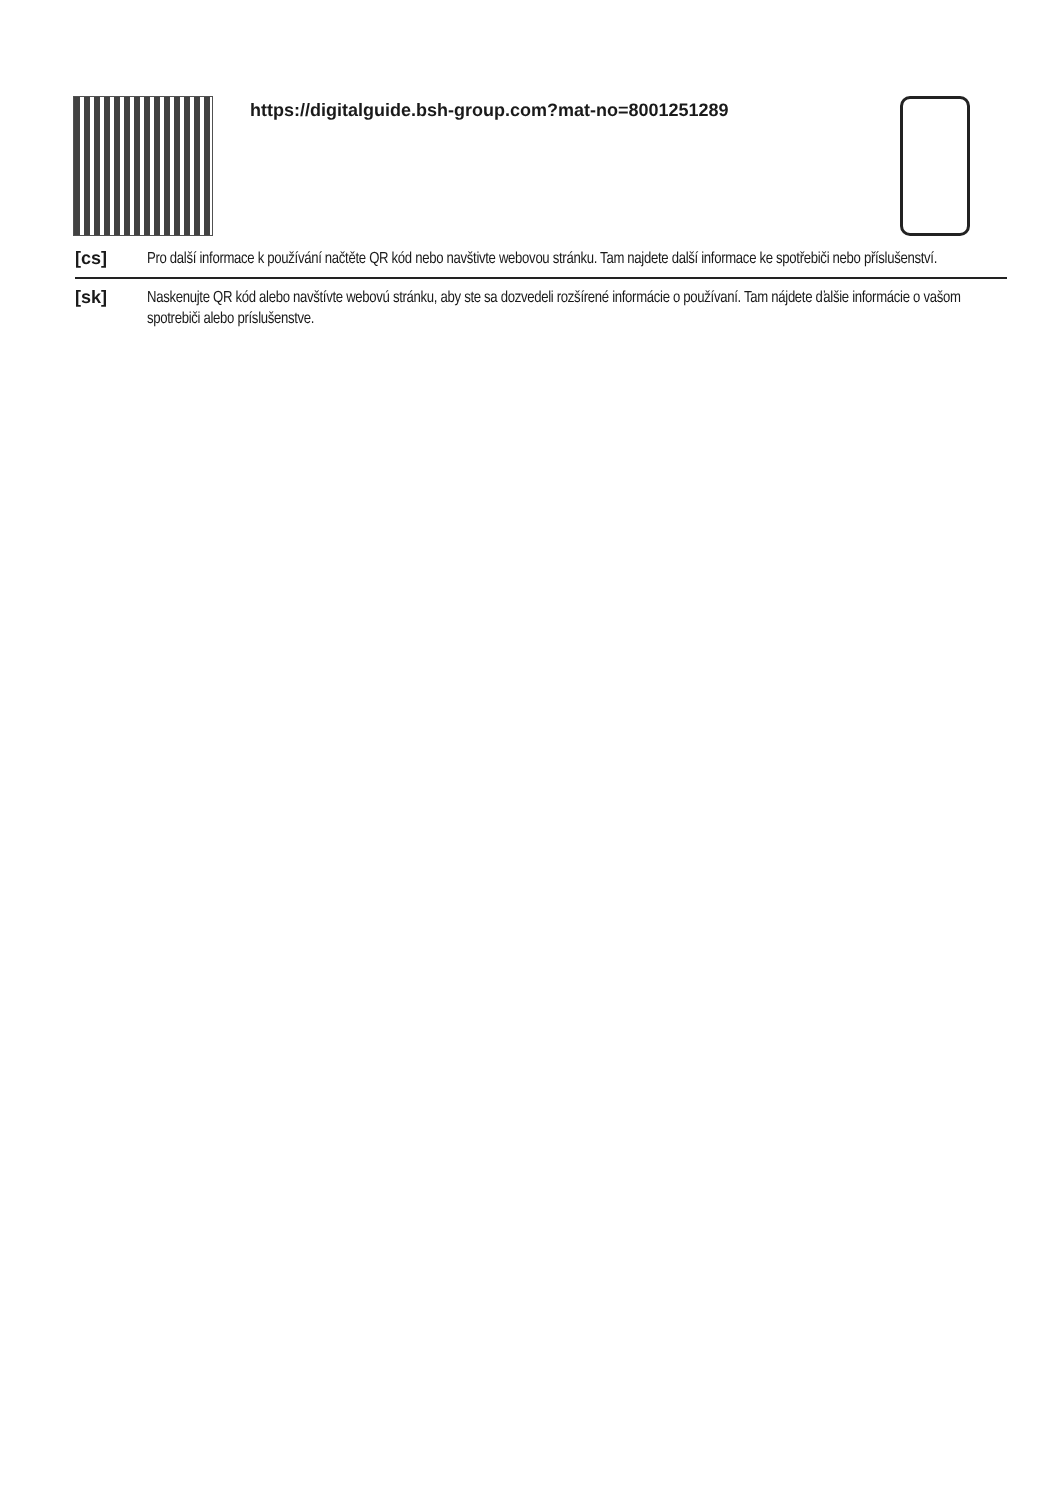https://digitalguide.bsh-group.com?mat-no=8001251289
[cs]
Pro další informace k používání načtěte QR kód nebo navštivte webovou stránku. Tam najdete další informace ke spotřebiči nebo příslušenství.
[sk]
Naskenujte QR kód alebo navštívte webovú stránku, aby ste sa dozvedeli rozšírené informácie o používaní. Tam nájdete ďalšie informácie o vašom spotrebiči alebo príslušenstve.